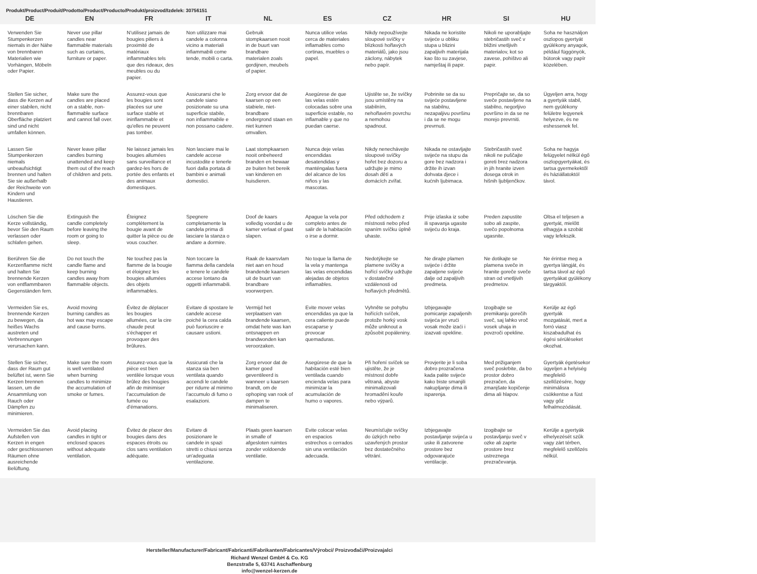Produkt/Product/Produit/Prodotto/Product/Producto/Produkt/proizvod/Izdelek: 30756151
| DE | EN | FR | IT | NL | ES | CZ | HR | SI | HU |
| --- | --- | --- | --- | --- | --- | --- | --- | --- | --- |
| Verwenden Sie Stumpenkerzen niemals in der Nähe von brennbaren Materialien wie Vorhängen, Möbeln oder Papier. | Never use pillar candles near flammable materials such as curtains, furniture or paper. | N'utilisez jamais de bougies piliers à proximité de matériaux inflammables tels que des rideaux, des meubles ou du papier. | Non utilizzare mai candele a colonna vicino a materiali infiammabili come tende, mobili o carta. | Gebruik stompkaarsen nooit in de buurt van brandbare materialen zoals gordijnen, meubels of papier. | Nunca utilice velas cerca de materiales inflamables como cortinas, muebles o papel. | Nikdy nepoužívejte sloupové svíčky v blízkosti hořlavých materiálů, jako jsou záclony, nábytek nebo papír. | Nikada ne koristite svijeće u obliku stupa u blizini zapaljivih materijala kao što su zavjese, namještaj ili papir. | Nikoli ne uporabljajte stebričastih sveč v bližini vnetljivih materialov, kot so zavese, pohištvo ali papir. | Soha ne használjon oszlopos gyertyát gyúlékony anyagok, például függönyök, bútorok vagy papír közelében. |
| Stellen Sie sicher, dass die Kerzen auf einer stabilen, nicht brennbaren Oberfläche platziert sind und nicht umfallen können. | Make sure the candles are placed on a stable, non-flammable surface and cannot fall over. | Assurez-vous que les bougies sont placées sur une surface stable et ininflammable et qu'elles ne peuvent pas tomber. | Assicurarsi che le candele siano posizionate su una superficie stabile, non infiammabile e non possano cadere. | Zorg ervoor dat de kaarsen op een stabiele, niet-brandbare ondergrond staan en niet kunnen omvallen. | Asegúrese de que las velas estén colocadas sobre una superficie estable, no inflamable y que no puedan caerse. | Ujistěte se, že svíčky jsou umístěny na stabilním, nehořlavém povrchu a nemohou spadnout. | Pobrinite se da su svijeće postavljene na stabilnu, nezapaljivu površinu i da se ne mogu prevrnuti. | Prepričajte se, da so sveče postavljene na stabilno, negorljivo površino in da se ne morejo prevrniti. | Ügyeljen arra, hogy a gyertyák stabil, nem gyúlékony felületre legyenek helyezve, és ne eshessenek fel. |
| Lassen Sie Stumpenkerzen niemals unbeaufsichtigt brennen und halten Sie sie außerhalb der Reichweite von Kindern und Haustieren. | Never leave pillar candles burning unattended and keep them out of the reach of children and pets. | Ne laissez jamais les bougies allumées sans surveillance et gardez-les hors de portée des enfants et des animaux domestiques. | Non lasciare mai le candele accese incustodite e tenerle fuori dalla portata di bambini e animali domestici. | Laat stompkaarsen nooit onbeheerd branden en bewaar ze buiten het bereik van kinderen en huisdieren. | Nunca deje velas encendidas desatendidas y manténgalas fuera del alcance de los niños y las mascotas. | Nikdy nenechávejte sloupové svíčky hořet bez dozoru a udržujte je mimo dosah dětí a domácích zvířat. | Nikada ne ostavljajte svijeće na stupu da gore bez nadzora i držite ih izvan dohvata djece i kućnih ljubimaca. | Stebričastih sveč nikoli ne puščajte goreti brez nadzora in jih hranite izven dosega otrok in hišnih ljubljenčkov. | Soha ne hagyja felügyelet nélkül égő oszlopgyertyákat, és tartsa gyermekektől és háziállatoktól távol. |
| Löschen Sie die Kerze vollständig, bevor Sie den Raum verlassen oder schlafen gehen. | Extinguish the candle completely before leaving the room or going to sleep. | Éteignez complètement la bougie avant de quitter la pièce ou de vous coucher. | Spegnere completamente la candela prima di lasciare la stanza o andare a dormire. | Doof de kaars volledig voordat u de kamer verlaat of gaat slapen. | Apague la vela por completo antes de salir de la habitación o irse a dormir. | Před odchodem z místnosti nebo před spaním svíčku úplně uhaste. | Prije izlaska iz sobe ili spavanja ugasite svijeću do kraja. | Preden zapustite sobo ali zaspite, svečo popolnoma ugasnite. | Oltsa el teljesen a gyertyát, mielőtt elhagyja a szobát vagy lefekszik. |
| Berühren Sie die Kerzenflamme nicht und halten Sie brennende Kerzen von entflammbaren Gegenständen fern. | Do not touch the candle flame and keep burning candles away from flammable objects. | Ne touchez pas la flamme de la bougie et éloignez les bougies allumées des objets inflammables. | Non toccare la fiamma della candela e tenere le candele accese lontano da oggetti infiammabili. | Raak de kaarsvlam niet aan en houd brandende kaarsen uit de buurt van brandbare voorwerpen. | No toque la llama de la vela y mantenga las velas encendidas alejadas de objetos inflamables. | Nedotýkejte se plamene svíčky a hořící svíčky udržujte v dostatečné vzdálenosti od hořlavých předmětů. | Ne dirajte plamen svijeće i držite zapaljene svijeće dalje od zapaljivih predmeta. | Ne dotikajte se plamena sveče in hranite goreče sveče stran od vnetljivih predmetov. | Ne érintse meg a gyertya lángját, és tartsa távol az égő gyertyákat gyúlékony tárgyaktól. |
| Vermeiden Sie es, brennende Kerzen zu bewegen, da heißes Wachs austreten und Verbrennungen verursachen kann. | Avoid moving burning candles as hot wax may escape and cause burns. | Évitez de déplacer les bougies allumées, car la cire chaude peut s'échapper et provoquer des brûlures. | Evitare di spostare le candele accese poiché la cera calda può fuoriuscire e causare ustioni. | Vermijd het verplaatsen van brandende kaarsen, omdat hete was kan ontsnappen en brandwonden kan veroorzaken. | Evite mover velas encendidas ya que la cera caliente puede escaparse y provocar quemaduras. | Vyhněte se pohybu hořících svíček, protože horký vosk může uniknout a způsobit popáleniny. | Izbjegavajte pomicanje zapaljenih svijeća jer vrući vosak može izaći i izazvati opekline. | Izogibajte se premikanju gorečih sveč, saj lahko vroč vosek uhaja in povzroči opekline. | Kerülje az égő gyertyák mozgatását, mert a forró viasz kiszabadulhat és égési sérüléseket okozhat. |
| Stellen Sie sicher, dass der Raum gut belüftet ist, wenn Sie Kerzen brennen lassen, um die Ansammlung von Rauch oder Dämpfen zu minimieren. | Make sure the room is well ventilated when burning candles to minimize the accumulation of smoke or fumes. | Assurez-vous que la pièce est bien ventilée lorsque vous brûlez des bougies afin de minimiser l'accumulation de fumée ou d'émanations. | Assicurati che la stanza sia ben ventilata quando accendi le candele per ridurre al minimo l'accumulo di fumo o esalazioni. | Zorg ervoor dat de kamer goed geventileerd is wanneer u kaarsen brandt, om de ophoping van rook of dampen te minimaliseren. | Asegúrese de que la habitación esté bien ventilada cuando encienda velas para minimizar la acumulación de humo o vapores. | Při hoření svíček se ujistěte, že je místnost dobře větraná, abyste minimalizovali hromadění kouře nebo výparů. | Provjerite je li soba dobro prozračena kada palite svijeće kako biste smanjili nakupljanje dima ili isparenja. | Med prižiganjem sveč poskrbite, da bo prostor dobro prezračen, da zmanjšate kopičenje dima ali hlapov. | Gyertyák égetésekor ügyeljen a helyiség megfelelő szellőzésére, hogy minimálisra csökkentse a füst vagy gőz felhalmozódását. |
| Vermeiden Sie das Aufstellen von Kerzen in engen oder geschlossenen Räumen ohne ausreichende Belüftung. | Avoid placing candles in tight or enclosed spaces without adequate ventilation. | Évitez de placer des bougies dans des espaces étroits ou clos sans ventilation adéquate. | Evitare di posizionare le candele in spazi stretti o chiusi senza un'adeguata ventilazione. | Plaats geen kaarsen in smalle of afgesloten ruimtes zonder voldoende ventilatie. | Evite colocar velas en espacios estrechos o cerrados sin una ventilación adecuada. | Neumísťujte svíčky do úzkých nebo uzavřených prostor bez dostatečného větrání. | Izbjegavajte postavljanje svijeća u uske ili zatvorene prostore bez odgovarajuće ventilacije. | Izogibajte se postavljanju sveč v ozke ali zaprte prostore brez ustreznega prezračevanja. | Kerülje a gyertyák elhelyezését szűk vagy zárt térben, megfelelő szellőzés nélkül. |
Hersteller/Manufacturer/Fabricant/Fabricanti/Fabrikanten/Fabricantes/Výrobci/ Proizvođači/Proizvajalci
Richard Wenzel GmbH & Co. KG
Benzstraße 5, 63741 Aschaffenburg
info@wenzel-kerzen.de